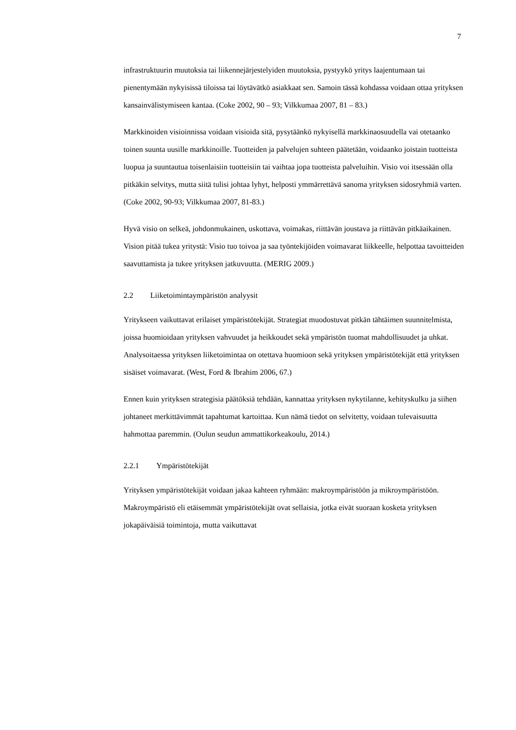7
infrastruktuurin muutoksia tai liikennejärjestelyiden muutoksia, pystyykö yritys laajentumaan tai pienentymään nykyisissä tiloissa tai löytävätkö asiakkaat sen. Samoin tässä kohdassa voidaan ottaa yrityksen kansainvälistymiseen kantaa. (Coke 2002, 90 – 93; Vilkkumaa 2007, 81 – 83.)
Markkinoiden visioinnissa voidaan visioida sitä, pysytäänkö nykyisellä markkinaosuudella vai otetaanko toinen suunta uusille markkinoille. Tuotteiden ja palvelujen suhteen päätetään, voidaanko joistain tuotteista luopua ja suuntautua toisenlaisiin tuotteisiin tai vaihtaa jopa tuotteista palveluihin. Visio voi itsessään olla pitkäkin selvitys, mutta siitä tulisi johtaa lyhyt, helposti ymmärrettävä sanoma yrityksen sidosryhmiä varten. (Coke 2002, 90-93; Vilkkumaa 2007, 81-83.)
Hyvä visio on selkeä, johdonmukainen, uskottava, voimakas, riittävän joustava ja riittävän pitkäaikainen. Vision pitää tukea yritystä: Visio tuo toivoa ja saa työntekijöiden voimavarat liikkeelle, helpottaa tavoitteiden saavuttamista ja tukee yrityksen jatkuvuutta. (MERIG 2009.)
2.2 Liiketoimintaympäristön analyysit
Yritykseen vaikuttavat erilaiset ympäristötekijät. Strategiat muodostuvat pitkän tähtäimen suunnitelmista, joissa huomioidaan yrityksen vahvuudet ja heikkoudet sekä ympäristön tuomat mahdollisuudet ja uhkat. Analysoitaessa yrityksen liiketoimintaa on otettava huomioon sekä yrityksen ympäristötekijät että yrityksen sisäiset voimavarat. (West, Ford & Ibrahim 2006, 67.)
Ennen kuin yrityksen strategisia päätöksiä tehdään, kannattaa yrityksen nykytilanne, kehityskulku ja siihen johtaneet merkittävimmät tapahtumat kartoittaa. Kun nämä tiedot on selvitetty, voidaan tulevaisuutta hahmottaa paremmin. (Oulun seudun ammattikorkeakoulu, 2014.)
2.2.1 Ympäristötekijät
Yrityksen ympäristötekijät voidaan jakaa kahteen ryhmään: makroympäristöön ja mikroympäristöön. Makroympäristö eli etäisemmät ympäristötekijät ovat sellaisia, jotka eivät suoraan kosketa yrityksen jokapäiväisiä toimintoja, mutta vaikuttavat